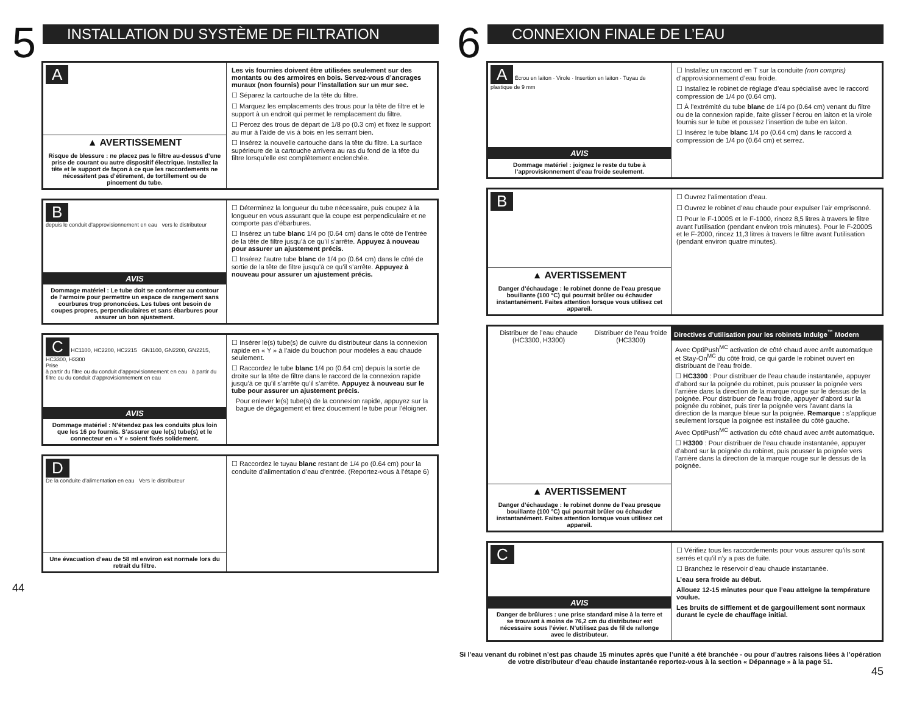5
INSTALLATION DU SYSTÈME DE FILTRATION
A
▲ AVERTISSEMENT
Risque de blessure : ne placez pas le filtre au-dessus d’une prise de courant ou autre dispositif électrique. Installez la tête et le support de façon à ce que les raccordements ne nécessitent pas d’étirement, de tortillement ou de pincement du tube.
Les vis fournies doivent être utilisées seulement sur des montants ou des armoires en bois. Servez-vous d’ancrages muraux (non fournis) pour l’installation sur un mur sec.
☐ Séparez la cartouche de la tête du filtre.
☐ Marquez les emplacements des trous pour la tête de filtre et le support à un endroit qui permet le remplacement du filtre.
☐ Percez des trous de départ de 1/8 po (0.3 cm) et fixez le support au mur à l’aide de vis à bois en les serrant bien.
☐ Insérez la nouvelle cartouche dans la tête du filtre. La surface supérieure de la cartouche arrivera au ras du fond de la tête du filtre lorsqu’elle est complètement enclenchée.
B
depuis le conduit d’approvisionnement en eau vers le distributeur
AVIS
Dommage matériel : Le tube doit se conformer au contour de l’armoire pour permettre un espace de rangement sans courbures trop prononcées. Les tubes ont besoin de coupes propres, perpendiculaires et sans ébarbures pour assurer un bon ajustement.
☐ Déterminez la longueur du tube nécessaire, puis coupez à la longueur en vous assurant que la coupe est perpendiculaire et ne comporte pas d’ébarbures.
☐ Insérez un tube blanc 1/4 po (0.64 cm) dans le côté de l’entrée de la tête de filtre jusqu’à ce qu’il s’arrête. Appuyez à nouveau pour assurer un ajustement précis.
☐ Insérez l’autre tube blanc de 1/4 po (0.64 cm) dans le côté de sortie de la tête de filtre jusqu’à ce qu’il s’arrête. Appuyez à nouveau pour assurer un ajustement précis.
C HC1100, HC2200, HC2215 GN1100, GN2200, GN2215, HC3300, H3300
Prise
à partir du filtre ou du conduit d’approvisionnement en eau à partir du filtre ou du conduit d’approvisionnement en eau
AVIS
Dommage matériel : N’étendez pas les conduits plus loin que les 16 po fournis. S’assurer que le(s) tube(s) et le connecteur en « Y » soient fixés solidement.
☐ Insérer le(s) tube(s) de cuivre du distributeur dans la connexion rapide en « Y » à l’aide du bouchon pour modèles à eau chaude seulement.
☐ Raccordez le tube blanc 1/4 po (0.64 cm) depuis la sortie de droite sur la tête de filtre dans le raccord de la connexion rapide jusqu’à ce qu’il s’arrête qu’il s’arrête. Appuyez à nouveau sur le tube pour assurer un ajustement précis.
Pour enlever le(s) tube(s) de la connexion rapide, appuyez sur la bague de dégagement et tirez doucement le tube pour l’éloigner.
D
De la conduite d’alimentation en eau Vers le distributeur
Une évacuation d’eau de 58 ml environ est normale lors du retrait du filtre.
☐ Raccordez le tuyau blanc restant de 1/4 po (0.64 cm) pour la conduite d’alimentation d’eau d’entrée. (Reportez-vous à l’étape 6)
44
6
CONNEXION FINALE DE L’EAU
A Écrou en laiton · Virole · Insertion en laiton · Tuyau de plastique de 9 mm
AVIS
Dommage matériel : joignez le reste du tube à l’approvisionnement d’eau froide seulement.
☐ Installez un raccord en T sur la conduite (non compris) d’approvisionnement d’eau froide.
☐ Installez le robinet de réglage d’eau spécialisé avec le raccord compression de 1/4 po (0.64 cm).
☐ À l’extrémité du tube blanc de 1/4 po (0.64 cm) venant du filtre ou de la connexion rapide, faite glisser l’écrou en laiton et la virole fournis sur le tube et poussez l’insertion de tube en laiton.
☐ Insérez le tube blanc 1/4 po (0.64 cm) dans le raccord à compression de 1/4 po (0.64 cm) et serrez.
B
▲ AVERTISSEMENT
Danger d’échaudage : le robinet donne de l’eau presque bouillante (100 °C) qui pourrait brûler ou échauder instantanément. Faites attention lorsque vous utilisez cet appareil.
☐ Ouvrez l’alimentation d’eau.
☐ Ouvrez le robinet d’eau chaude pour expulser l’air emprisonné.
☐ Pour le F-1000S et le F-1000, rincez 8,5 litres à travers le filtre avant l’utilisation (pendant environ trois minutes). Pour le F-2000S et le F-2000, rincez 11,3 litres à travers le filtre avant l’utilisation (pendant environ quatre minutes).
Distribuer de l’eau chaude (HC3300, H3300)
Distribuer de l’eau froide (HC3300)
▲ AVERTISSEMENT
Danger d’échaudage : le robinet donne de l’eau presque bouillante (100 °C) qui pourrait brûler ou échauder instantanément. Faites attention lorsque vous utilisez cet appareil.
Directives d’utilisation pour les robinets Indulge<sup>™</sup> Modern
Avec OptiPush<sup>MC</sup> activation de côté chaud avec arrêt automatique et Stay-On<sup>MC</sup> du côté froid, ce qui garde le robinet ouvert en distribuant de l’eau froide.
☐ HC3300 : Pour distribuer de l’eau chaude instantanée, appuyer d’abord sur la poignée du robinet, puis pousser la poignée vers l’arrière dans la direction de la marque rouge sur le dessus de la poignée. Pour distribuer de l’eau froide, appuyer d’abord sur la poignée du robinet, puis tirer la poignée vers l’avant dans la direction de la marque bleue sur la poignée. Remarque : s’applique seulement lorsque la poignée est installée du côté gauche.
Avec OptiPush<sup>MC</sup> activation du côté chaud avec arrêt automatique.
☐ H3300 : Pour distribuer de l’eau chaude instantanée, appuyer d’abord sur la poignée du robinet, puis pousser la poignée vers l’arrière dans la direction de la marque rouge sur le dessus de la poignée.
C
AVIS
Danger de brûlures : une prise standard mise à la terre et se trouvant à moins de 76,2 cm du distributeur est nécessaire sous l’évier. N’utilisez pas de fil de rallonge avec le distributeur.
☐ Vérifiez tous les raccordements pour vous assurer qu’ils sont serrés et qu’il n’y a pas de fuite.
☐ Branchez le réservoir d’eau chaude instantanée.
L’eau sera froide au début.
Allouez 12-15 minutes pour que l’eau atteigne la température voulue.
Les bruits de sifflement et de gargouillement sont normaux durant le cycle de chauffage initial.
Si l’eau venant du robinet n’est pas chaude 15 minutes après que l’unité a été branchée - ou pour d’autres raisons liées à l’opération de votre distributeur d’eau chaude instantanée reportez-vous à la section « Dépannage » à la page 51.
45